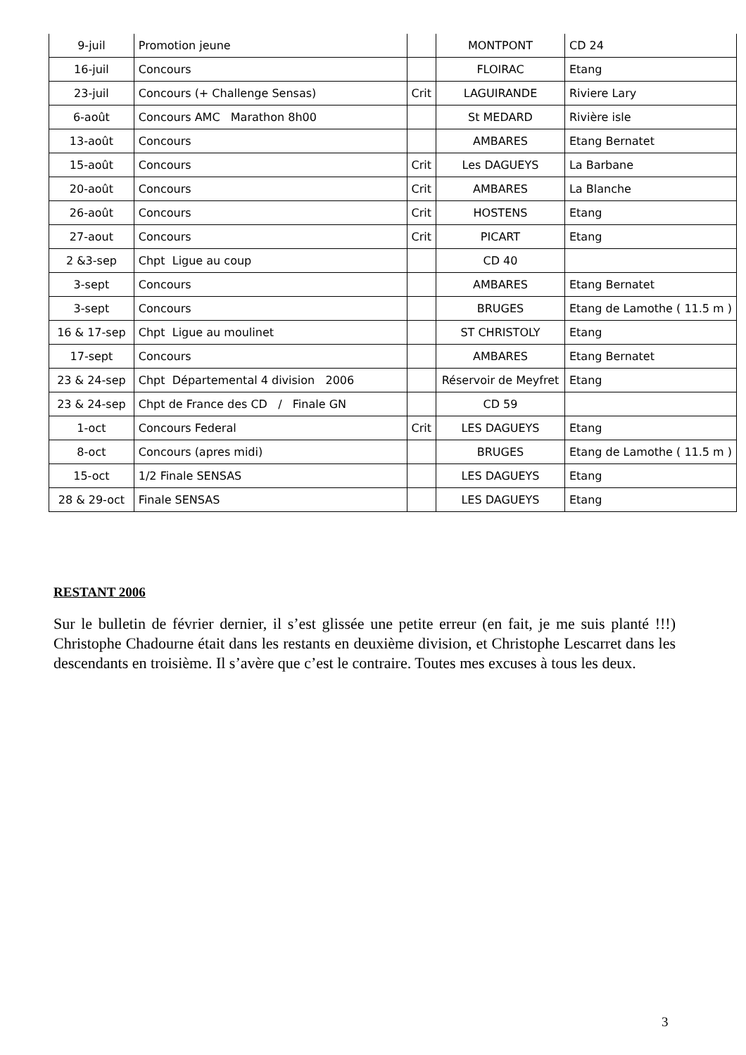| 9-juil | Promotion jeune | | MONTPONT | CD 24 |
| 16-juil | Concours | | FLOIRAC | Etang |
| 23-juil | Concours (+ Challenge Sensas) | Crit | LAGUIRANDE | Riviere Lary |
| 6-août | Concours AMC Marathon 8h00 | | St MEDARD | Rivière isle |
| 13-août | Concours | | AMBARES | Etang Bernatet |
| 15-août | Concours | Crit | Les DAGUEYS | La Barbane |
| 20-août | Concours | Crit | AMBARES | La Blanche |
| 26-août | Concours | Crit | HOSTENS | Etang |
| 27-aout | Concours | Crit | PICART | Etang |
| 2 &3-sep | Chpt Ligue au coup | | CD 40 | |
| 3-sept | Concours | | AMBARES | Etang Bernatet |
| 3-sept | Concours | | BRUGES | Etang de Lamothe ( 11.5 m ) |
| 16 & 17-sep | Chpt Ligue au moulinet | | ST CHRISTOLY | Etang |
| 17-sept | Concours | | AMBARES | Etang Bernatet |
| 23 & 24-sep | Chpt Départemental 4 division 2006 | | Réservoir de Meyfret | Etang |
| 23 & 24-sep | Chpt de France des CD / Finale GN | | CD 59 | |
| 1-oct | Concours Federal | Crit | LES DAGUEYS | Etang |
| 8-oct | Concours (apres midi) | | BRUGES | Etang de Lamothe ( 11.5 m ) |
| 15-oct | 1/2 Finale SENSAS | | LES DAGUEYS | Etang |
| 28 & 29-oct | Finale SENSAS | | LES DAGUEYS | Etang |
RESTANT 2006
Sur le bulletin de février dernier, il s’est glissée une petite erreur (en fait, je me suis planté !!!) Christophe Chadourne était dans les restants en deuxième division, et Christophe Lescarret dans les descendants en troisième. Il s’avère que c’est le contraire. Toutes mes excuses à tous les deux.
3